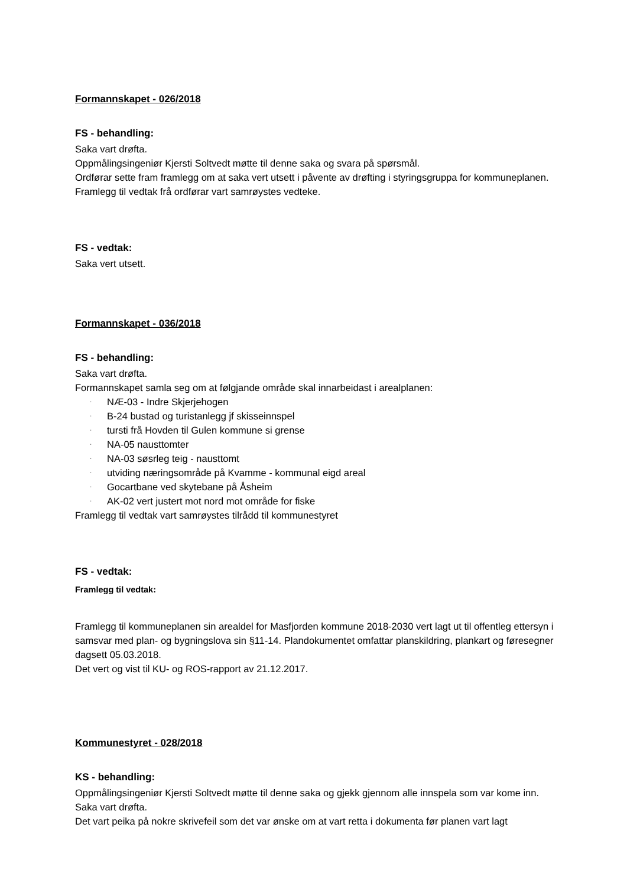Formannskapet - 026/2018
FS - behandling:
Saka vart drøfta.
Oppmålingsingeniør Kjersti Soltvedt møtte til denne saka og svara på spørsmål.
Ordførar sette fram framlegg om at saka vert utsett i påvente av drøfting i styringsgruppa for kommuneplanen.
Framlegg til vedtak frå ordførar vart samrøystes vedteke.
FS - vedtak:
Saka vert utsett.
Formannskapet - 036/2018
FS - behandling:
Saka vart drøfta.
Formannskapet samla seg om at følgjande område skal innarbeidast i arealplanen:
· NÆ-03 - Indre Skjerjehogen
· B-24 bustad og turistanlegg jf skisseinnspel
· tursti frå Hovden til Gulen kommune si grense
· NA-05 nausttomter
· NA-03 søsrleg teig - nausttomt
· utviding næringsområde på Kvamme - kommunal eigd areal
· Gocartbane ved skytebane på Åsheim
· AK-02 vert justert mot nord mot område for fiske
Framlegg til vedtak vart samrøystes tilrådd til kommunestyret
FS - vedtak:
Framlegg til vedtak:
Framlegg til kommuneplanen sin arealdel for Masfjorden kommune 2018-2030 vert lagt ut til offentleg ettersyn i samsvar med plan- og bygningslova sin §11-14. Plandokumentet omfattar planskildring, plankart og føresegner dagsett 05.03.2018.
Det vert og vist til KU- og ROS-rapport av 21.12.2017.
Kommunestyret - 028/2018
KS - behandling:
Oppmålingsingeniør Kjersti Soltvedt møtte til denne saka og gjekk gjennom alle innspela som var kome inn.
Saka vart drøfta.
Det vart peika på nokre skrivefeil som det var ønske om at vart retta i dokumenta før planen vart lagt